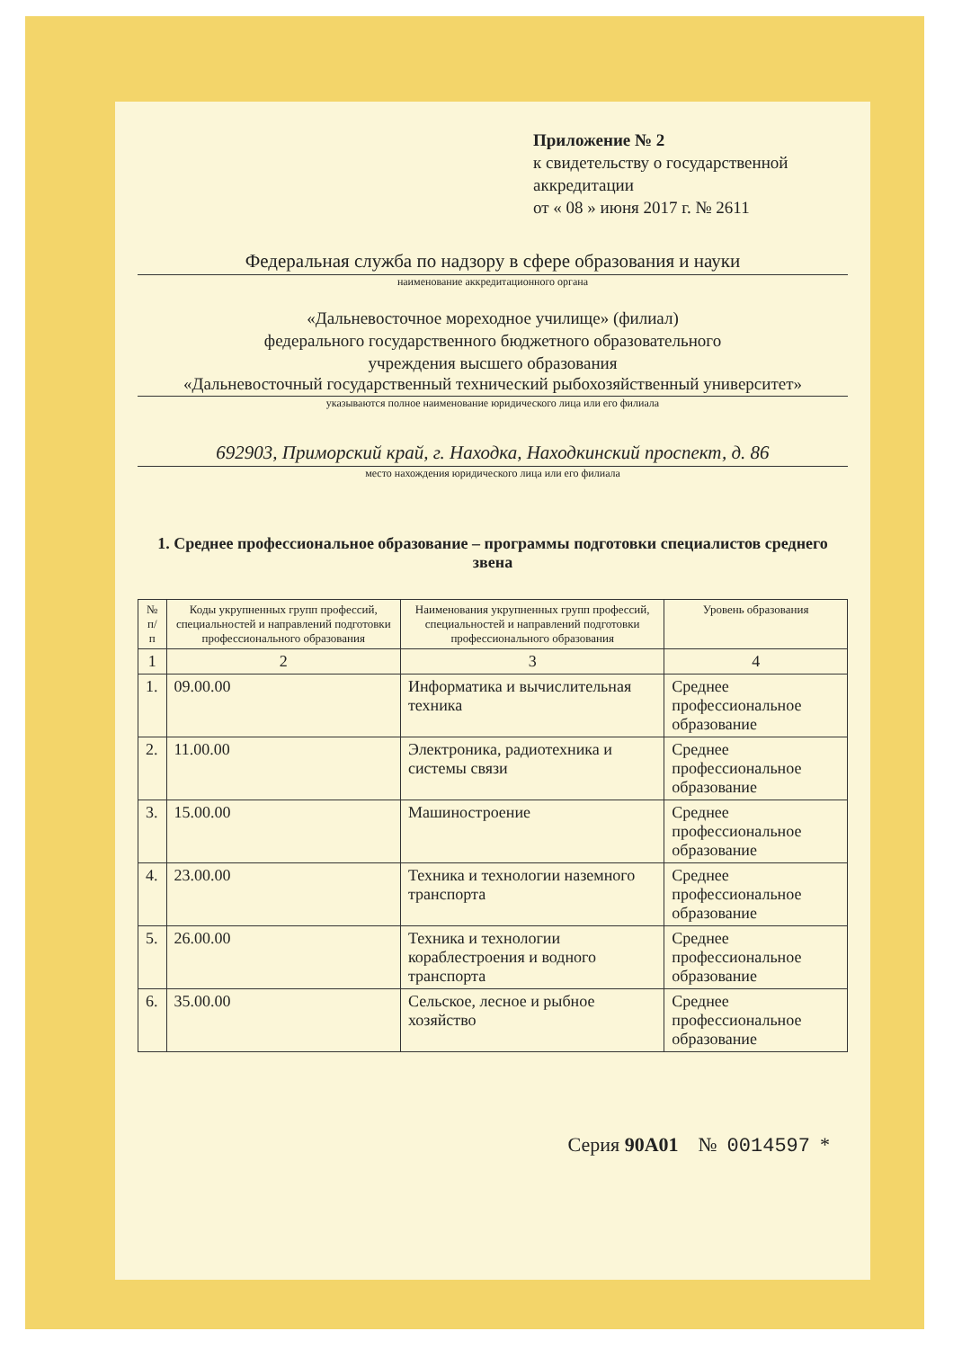Приложение № 2
к свидетельству о государственной аккредитации
от « 08 » июня 2017 г. № 2611
Федеральная служба по надзору в сфере образования и науки
наименование аккредитационного органа
«Дальневосточное мореходное училище» (филиал)
федерального государственного бюджетного образовательного
учреждения высшего образования
«Дальневосточный государственный технический рыбохозяйственный университет»
указываются полное наименование юридического лица или его филиала
692903, Приморский край, г. Находка, Находкинский проспект, д. 86
место нахождения юридического лица или его филиала
1. Среднее профессиональное образование – программы подготовки специалистов среднего звена
| № п/п | Коды укрупненных групп профессий, специальностей и направлений подготовки профессионального образования | Наименования укрупненных групп профессий, специальностей и направлений подготовки профессионального образования | Уровень образования |
| --- | --- | --- | --- |
| 1 | 2 | 3 | 4 |
| 1. | 09.00.00 | Информатика и вычислительная техника | Среднее профессиональное образование |
| 2. | 11.00.00 | Электроника, радиотехника и системы связи | Среднее профессиональное образование |
| 3. | 15.00.00 | Машиностроение | Среднее профессиональное образование |
| 4. | 23.00.00 | Техника и технологии наземного транспорта | Среднее профессиональное образование |
| 5. | 26.00.00 | Техника и технологии кораблестроения и водного транспорта | Среднее профессиональное образование |
| 6. | 35.00.00 | Сельское, лесное и рыбное хозяйство | Среднее профессиональное образование |
Серия 90А01 № 0014597 *